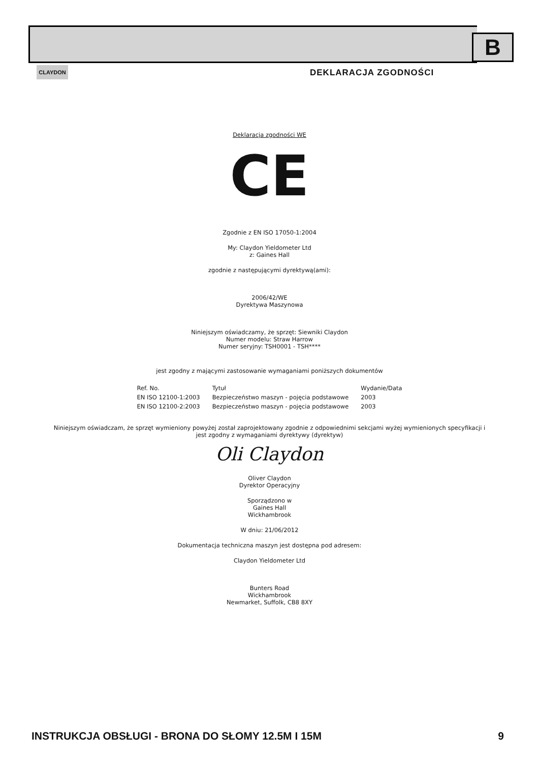B
CLAYDON DEKLARACJA ZGODNOŚCI
Deklaracja zgodności WE
CE
Zgodnie z EN ISO 17050-1:2004
My: Claydon Yieldometer Ltd
z: Gaines Hall
zgodnie z następującymi dyrektywą(ami):
2006/42/WE
Dyrektywa Maszynowa
Niniejszym oświadczamy, że sprzęt: Siewniki Claydon
Numer modelu: Straw Harrow
Numer seryjny: TSH0001 - TSH****
jest zgodny z mającymi zastosowanie wymaganiami poniższych dokumentów
| Ref. No. | Tytuł | Wydanie/Data |
| --- | --- | --- |
| EN ISO 12100-1:2003 | Bezpieczeństwo maszyn - pojęcia podstawowe | 2003 |
| EN ISO 12100-2:2003 | Bezpieczeństwo maszyn - pojęcia podstawowe | 2003 |
Niniejszym oświadczam, że sprzęt wymieniony powyżej został zaprojektowany zgodnie z odpowiednimi sekcjami wyżej wymienionych specyfikacji i
jest zgodny z wymaganiami dyrektywy (dyrektyw)
Oli Claydon
Oliver Claydon
Dyrektor Operacyjny
Sporządzono w
Gaines Hall
Wickhambrook
W dniu: 21/06/2012
Dokumentacja techniczna maszyn jest dostępna pod adresem:
Claydon Yieldometer Ltd
Bunters Road
Wickhambrook
Newmarket, Suffolk, CB8 8XY
INSTRUKCJA OBSŁUGI - BRONA DO SŁOMY 12.5M I 15M 9